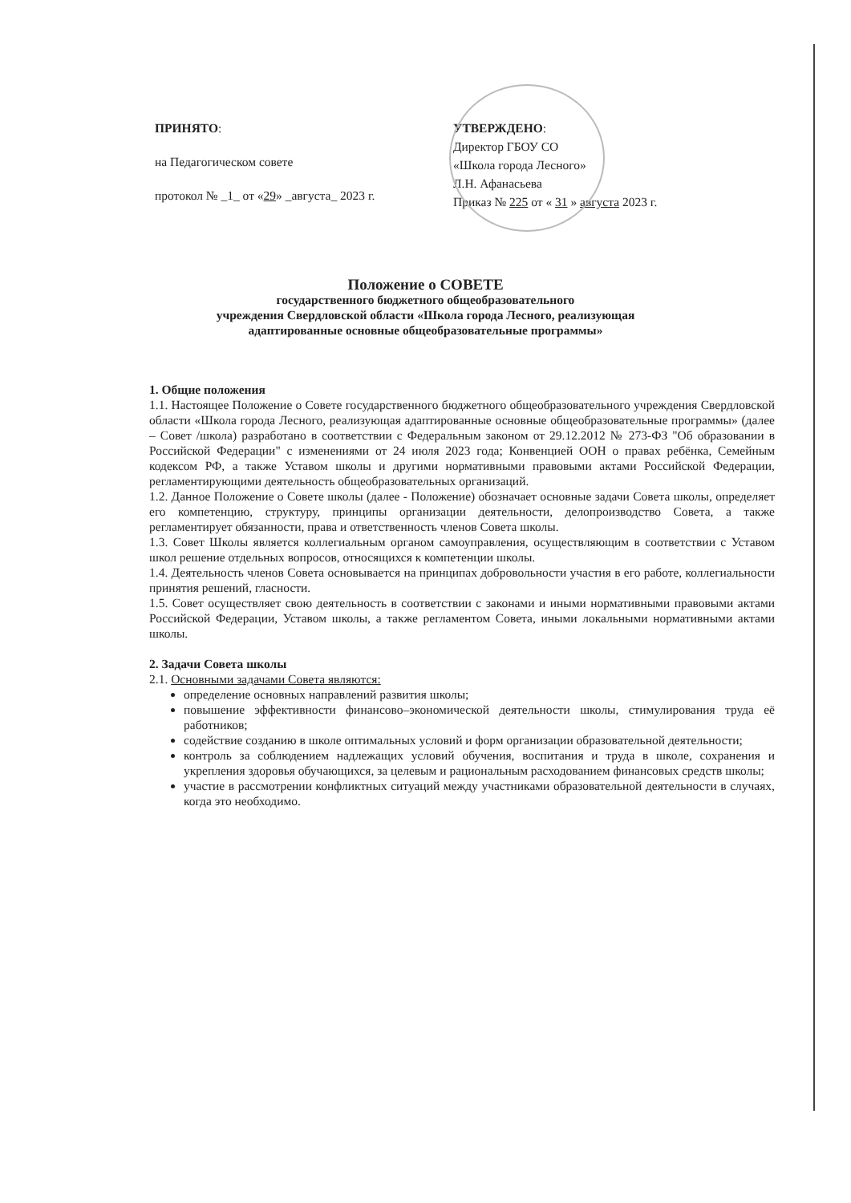ПРИНЯТО:
на Педагогическом совете
протокол № _1_ от «29» _августа_ 2023 г.
УТВЕРЖДЕНО:
Директор ГБОУ СО
«Школа города Лесного»
Л.Н. Афанасьева
Приказ № 225 от « 31 » августа 2023 г.
Положение о СОВЕТЕ
государственного бюджетного общеобразовательного
учреждения Свердловской области «Школа города Лесного, реализующая
адаптированные основные общеобразовательные программы»
1. Общие положения
1.1. Настоящее Положение о Совете государственного бюджетного общеобразовательного учреждения Свердловской области «Школа города Лесного, реализующая адаптированные основные общеобразовательные программы» (далее – Совет /школа) разработано в соответствии с Федеральным законом от 29.12.2012 № 273-ФЗ "Об образовании в Российской Федерации" с изменениями от 24 июля 2023 года; Конвенцией ООН о правах ребёнка, Семейным кодексом РФ, а также Уставом школы и другими нормативными правовыми актами Российской Федерации, регламентирующими деятельность общеобразовательных организаций.
1.2. Данное Положение о Совете школы (далее - Положение) обозначает основные задачи Совета школы, определяет его компетенцию, структуру, принципы организации деятельности, делопроизводство Совета, а также регламентирует обязанности, права и ответственность членов Совета школы.
1.3. Совет Школы является коллегиальным органом самоуправления, осуществляющим в соответствии с Уставом школ решение отдельных вопросов, относящихся к компетенции школы.
1.4. Деятельность членов Совета основывается на принципах добровольности участия в его работе, коллегиальности принятия решений, гласности.
1.5. Совет осуществляет свою деятельность в соответствии с законами и иными нормативными правовыми актами Российской Федерации, Уставом школы, а также регламентом Совета, иными локальными нормативными актами школы.
2. Задачи Совета школы
2.1. Основными задачами Совета являются:
определение основных направлений развития школы;
повышение эффективности финансово–экономической деятельности школы, стимулирования труда её работников;
содействие созданию в школе оптимальных условий и форм организации образовательной деятельности;
контроль за соблюдением надлежащих условий обучения, воспитания и труда в школе, сохранения и укрепления здоровья обучающихся, за целевым и рациональным расходованием финансовых средств школы;
участие в рассмотрении конфликтных ситуаций между участниками образовательной деятельности в случаях, когда это необходимо.